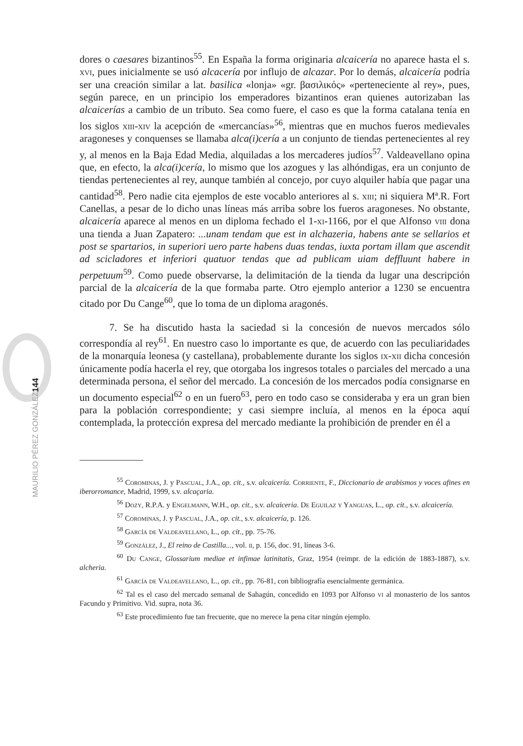dores o caesares bizantinos<sup>55</sup>. En España la forma originaria alcaicería no aparece hasta el s. xvi, pues inicialmente se usó alcacería por influjo de alcazar. Por lo demás, alcaicería podría ser una creación similar a lat. basilica «lonja» «gr. βασιλικός» «perteneciente al rey», pues, según parece, en un principio los emperadores bizantinos eran quienes autorizaban las alcaicerías a cambio de un tributo. Sea como fuere, el caso es que la forma catalana tenía en los siglos xiii-xiv la acepción de «mercancías»<sup>56</sup>, mientras que en muchos fueros medievales aragoneses y conquenses se llamaba alca(i)cería a un conjunto de tiendas pertenecientes al rey y, al menos en la Baja Edad Media, alquiladas a los mercaderes judíos<sup>57</sup>. Valdeavellano opina que, en efecto, la alca(i)cería, lo mismo que los azogues y las alhóndigas, era un conjunto de tiendas pertenecientes al rey, aunque también al concejo, por cuyo alquiler había que pagar una cantidad<sup>58</sup>. Pero nadie cita ejemplos de este vocablo anteriores al s. xiii; ni siquiera Mª.R. Fort Canellas, a pesar de lo dicho unas líneas más arriba sobre los fueros aragoneses. No obstante, alcaicería aparece al menos en un diploma fechado el 1-xi-1166, por el que Alfonso viii dona una tienda a Juan Zapatero: ...unam tendam que est in alchazeria, habens ante se sellarios et post se spartarios, in superiori uero parte habens duas tendas, iuxta portam illam que ascendit ad scicladores et inferiori quatuor tendas que ad publicam uiam deffluunt habere in perpetuum<sup>59</sup>. Como puede observarse, la delimitación de la tienda da lugar una descripción parcial de la alcaicería de la que formaba parte. Otro ejemplo anterior a 1230 se encuentra citado por Du Cange<sup>60</sup>, que lo toma de un diploma aragonés.
7. Se ha discutido hasta la saciedad si la concesión de nuevos mercados sólo correspondía al rey<sup>61</sup>. En nuestro caso lo importante es que, de acuerdo con las peculiaridades de la monarquía leonesa (y castellana), probablemente durante los siglos ix-xii dicha concesión únicamente podía hacerla el rey, que otorgaba los ingresos totales o parciales del mercado a una determinada persona, el señor del mercado. La concesión de los mercados podía consignarse en un documento especial<sup>62</sup> o en un fuero<sup>63</sup>, pero en todo caso se consideraba y era un gran bien para la población correspondiente; y casi siempre incluía, al menos en la época aquí contemplada, la protección expresa del mercado mediante la prohibición de prender en él a
<sup>55</sup> Corominas, J. y Pascual, J.A., op. cit., s.v. alcaicería. Corriente, F., Diccionario de arabismos y voces afines en iberorromance, Madrid, 1999, s.v. alcaçaria.
<sup>56</sup> Dozy, R.P.A. y Engelmann, W.H., op. cit., s.v. alcaiceria. De Eguilaz y Yanguas, L., op. cit., s.v. alcaicería.
<sup>57</sup> Corominas, J. y Pascual, J.A., op. cit., s.v. alcaicería, p. 126.
<sup>58</sup> García de Valdeavellano, L., op. cit., pp. 75-76.
<sup>59</sup> González, J., El reino de Castilla..., vol. ii, p. 156, doc. 91, líneas 3-6.
<sup>60</sup> Du Cange, Glossarium mediae et infimae latinitatis, Graz, 1954 (reimpr. de la edición de 1883-1887), s.v. alcheria.
<sup>61</sup> García de Valdeavellano, L., op. cit., pp. 76-81, con bibliografía esencialmente germánica.
<sup>62</sup> Tal es el caso del mercado semanal de Sahagún, concedido en 1093 por Alfonso vi al monasterio de los santos Facundo y Primitivo. Vid. supra, nota 36.
<sup>63</sup> Este procedimiento fue tan frecuente, que no merece la pena citar ningún ejemplo.
144
MAURILIO PÉREZ GONZÁLEZ